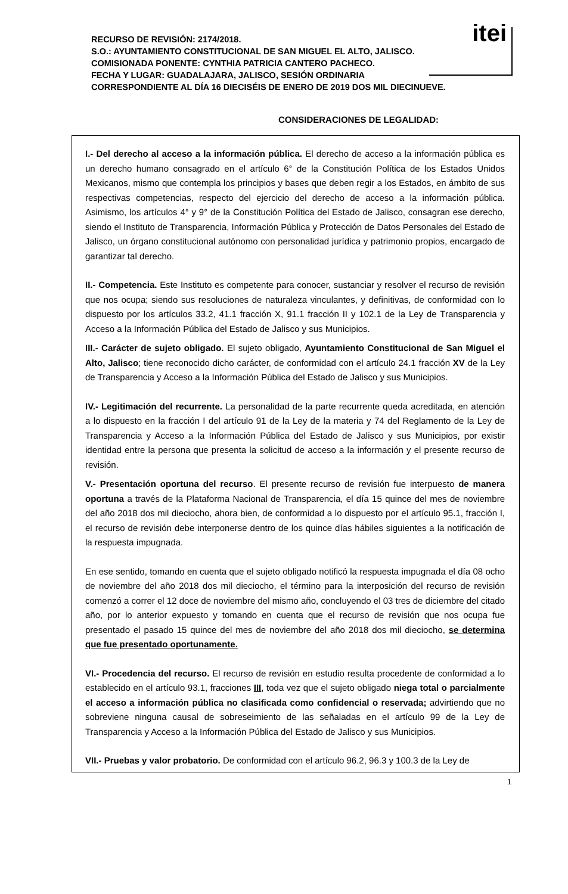itei
RECURSO DE REVISIÓN: 2174/2018.
S.O.: AYUNTAMIENTO CONSTITUCIONAL DE SAN MIGUEL EL ALTO, JALISCO.
COMISIONADA PONENTE: CYNTHIA PATRICIA CANTERO PACHECO.
FECHA Y LUGAR: GUADALAJARA, JALISCO, SESIÓN ORDINARIA
CORRESPONDIENTE AL DÍA 16 DIECISÉIS DE ENERO DE 2019 DOS MIL DIECINUEVE.
CONSIDERACIONES DE LEGALIDAD:
I.- Del derecho al acceso a la información pública. El derecho de acceso a la información pública es un derecho humano consagrado en el artículo 6° de la Constitución Política de los Estados Unidos Mexicanos, mismo que contempla los principios y bases que deben regir a los Estados, en ámbito de sus respectivas competencias, respecto del ejercicio del derecho de acceso a la información pública. Asimismo, los artículos 4° y 9° de la Constitución Política del Estado de Jalisco, consagran ese derecho, siendo el Instituto de Transparencia, Información Pública y Protección de Datos Personales del Estado de Jalisco, un órgano constitucional autónomo con personalidad jurídica y patrimonio propios, encargado de garantizar tal derecho.
II.- Competencia. Este Instituto es competente para conocer, sustanciar y resolver el recurso de revisión que nos ocupa; siendo sus resoluciones de naturaleza vinculantes, y definitivas, de conformidad con lo dispuesto por los artículos 33.2, 41.1 fracción X, 91.1 fracción II y 102.1 de la Ley de Transparencia y Acceso a la Información Pública del Estado de Jalisco y sus Municipios.
III.- Carácter de sujeto obligado. El sujeto obligado, Ayuntamiento Constitucional de San Miguel el Alto, Jalisco; tiene reconocido dicho carácter, de conformidad con el artículo 24.1 fracción XV de la Ley de Transparencia y Acceso a la Información Pública del Estado de Jalisco y sus Municipios.
IV.- Legitimación del recurrente. La personalidad de la parte recurrente queda acreditada, en atención a lo dispuesto en la fracción I del artículo 91 de la Ley de la materia y 74 del Reglamento de la Ley de Transparencia y Acceso a la Información Pública del Estado de Jalisco y sus Municipios, por existir identidad entre la persona que presenta la solicitud de acceso a la información y el presente recurso de revisión.
V.- Presentación oportuna del recurso. El presente recurso de revisión fue interpuesto de manera oportuna a través de la Plataforma Nacional de Transparencia, el día 15 quince del mes de noviembre del año 2018 dos mil dieciocho, ahora bien, de conformidad a lo dispuesto por el artículo 95.1, fracción I, el recurso de revisión debe interponerse dentro de los quince días hábiles siguientes a la notificación de la respuesta impugnada.
En ese sentido, tomando en cuenta que el sujeto obligado notificó la respuesta impugnada el día 08 ocho de noviembre del año 2018 dos mil dieciocho, el término para la interposición del recurso de revisión comenzó a correr el 12 doce de noviembre del mismo año, concluyendo el 03 tres de diciembre del citado año, por lo anterior expuesto y tomando en cuenta que el recurso de revisión que nos ocupa fue presentado el pasado 15 quince del mes de noviembre del año 2018 dos mil dieciocho, se determina que fue presentado oportunamente.
VI.- Procedencia del recurso. El recurso de revisión en estudio resulta procedente de conformidad a lo establecido en el artículo 93.1, fracciones III, toda vez que el sujeto obligado niega total o parcialmente el acceso a información pública no clasificada como confidencial o reservada; advirtiendo que no sobreviene ninguna causal de sobreseimiento de las señaladas en el artículo 99 de la Ley de Transparencia y Acceso a la Información Pública del Estado de Jalisco y sus Municipios.
VII.- Pruebas y valor probatorio. De conformidad con el artículo 96.2, 96.3 y 100.3 de la Ley de
1